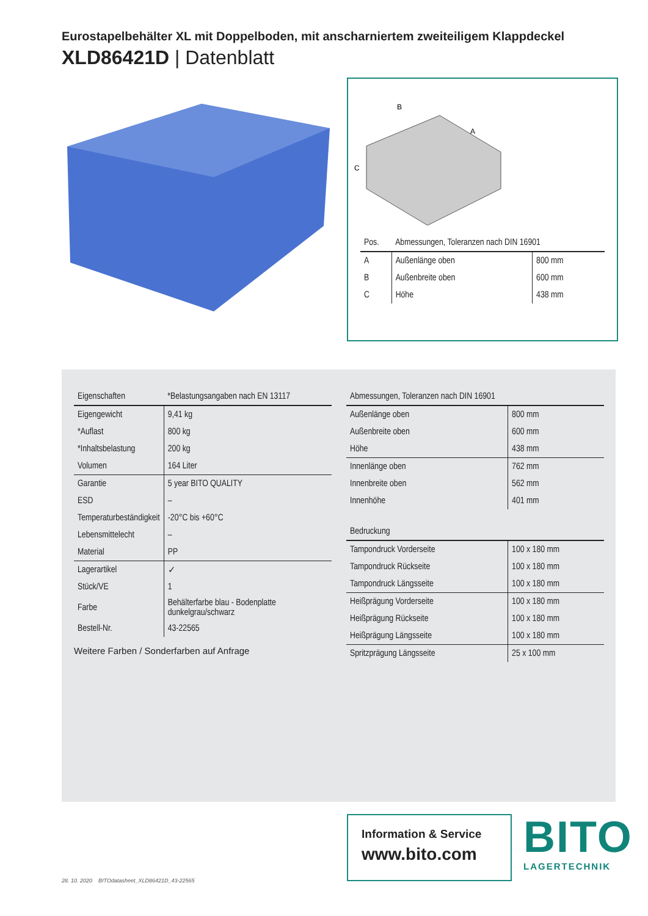Eurostapelbehälter XL mit Doppelboden, mit anscharniertem zweiteiligem Klappdeckel
XLD86421D | Datenblatt
B
A
C
| Pos. | Abmessungen, Toleranzen nach DIN 16901 | |
| --- | --- | --- |
| A | Außenlänge oben | 800 mm |
| B | Außenbreite oben | 600 mm |
| C | Höhe | 438 mm |
| Eigenschaften | *Belastungsangaben nach EN 13117 |
| --- | --- |
| Eigengewicht | 9,41 kg |
| *Auflast | 800 kg |
| *Inhaltsbelastung | 200 kg |
| Volumen | 164 Liter |
| Garantie | 5 year BITO QUALITY |
| ESD | – |
| Temperaturbeständigkeit | -20°C bis +60°C |
| Lebensmittelecht | – |
| Material | PP |
| Lagerartikel | ✓ |
| Stück/VE | 1 |
| Farbe | Behälterfarbe blau - Bodenplatte dunkelgrau/schwarz |
| Bestell-Nr. | 43-22565 |
Weitere Farben / Sonderfarben auf Anfrage
| Abmessungen, Toleranzen nach DIN 16901 | |
| --- | --- |
| Außenlänge oben | 800 mm |
| Außenbreite oben | 600 mm |
| Höhe | 438 mm |
| Innenlänge oben | 762 mm |
| Innenbreite oben | 562 mm |
| Innenhöhe | 401 mm |
| Bedruckung | |
| Tampondruck Vorderseite | 100 x 180 mm |
| Tampondruck Rückseite | 100 x 180 mm |
| Tampondruck Längsseite | 100 x 180 mm |
| Heißprägung Vorderseite | 100 x 180 mm |
| Heißprägung Rückseite | 100 x 180 mm |
| Heißprägung Längsseite | 100 x 180 mm |
| Spritzprägung Längsseite | 25 x 100 mm |
Information & Service
www.bito.com
BITO
LAGERTECHNIK
28. 10. 2020 BITOdatasheet_XLD86421D_43-22565